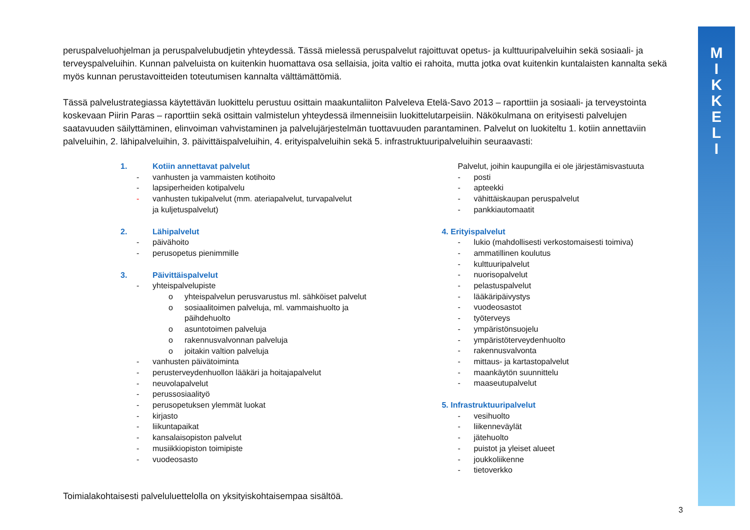M
I
K
K
E
L
I
peruspalveluohjelman ja peruspalvelubudjetin yhteydessä. Tässä mielessä peruspalvelut rajoittuvat opetus- ja kulttuuripalveluihin sekä sosiaali- ja terveyspalveluihin. Kunnan palveluista on kuitenkin huomattava osa sellaisia, joita valtio ei rahoita, mutta jotka ovat kuitenkin kuntalaisten kannalta sekä myös kunnan perustavoitteiden toteutumisen kannalta välttämättömiä.
Tässä palvelustrategiassa käytettävän luokittelu perustuu osittain maakuntaliiton Palveleva Etelä-Savo 2013 – raporttiin ja sosiaali- ja terveystointa koskevaan Piirin Paras – raporttiin sekä osittain valmistelun yhteydessä ilmenneisiin luokittelutarpeisiin. Näkökulmana on erityisesti palvelujen saatavuuden säilyttäminen, elinvoiman vahvistaminen ja palvelujärjestelmän tuottavuuden parantaminen. Palvelut on luokiteltu 1. kotiin annettaviin palveluihin, 2. lähipalveluihin, 3. päivittäispalveluihin, 4. erityispalveluihin sekä 5. infrastruktuuripalveluihin seuraavasti:
1. Kotiin annettavat palvelut
- vanhusten ja vammaisten kotihoito
- lapsiperheiden kotipalvelu
- vanhusten tukipalvelut (mm. ateriapalvelut, turvapalvelut
ja kuljetuspalvelut)
2. Lähipalvelut
- päivähoito
- perusopetus pienimmille
3. Päivittäispalvelut
- yhteispalvelupiste
o yhteispalvelun perusvarustus ml. sähköiset palvelut
o sosiaalitoimen palveluja, ml. vammaishuolto ja
päihdehuolto
o asuntotoimen palveluja
o rakennusvalvonnan palveluja
o joitakin valtion palveluja
- vanhusten päivätoiminta
- perusterveydenhuollon lääkäri ja hoitajapalvelut
- neuvolapalvelut
- perussosiaalityö
- perusopetuksen ylemmät luokat
- kirjasto
- liikuntapaikat
- kansalaisopiston palvelut
- musiikkiopiston toimipiste
- vuodeosasto
Palvelut, joihin kaupungilla ei ole järjestämisvastuuta
- posti
- apteekki
- vähittäiskaupan peruspalvelut
- pankkiautomaatit
4. Erityispalvelut
- lukio (mahdollisesti verkostomaisesti toimiva)
- ammatillinen koulutus
- kulttuuripalvelut
- nuorisopalvelut
- pelastuspalvelut
- lääkäripäivystys
- vuodeosastot
- työterveys
- ympäristönsuojelu
- ympäristöterveydenhuolto
- rakennusvalvonta
- mittaus- ja kartastopalvelut
- maankäytön suunnittelu
- maaseutupalvelut
5. Infrastruktuuripalvelut
- vesihuolto
- liikenneväylät
- jätehuolto
- puistot ja yleiset alueet
- joukkoliikenne
- tietoverkko
Toimialakohtaisesti palveluluettelolla on yksityiskohtaisempaa sisältöä.
3